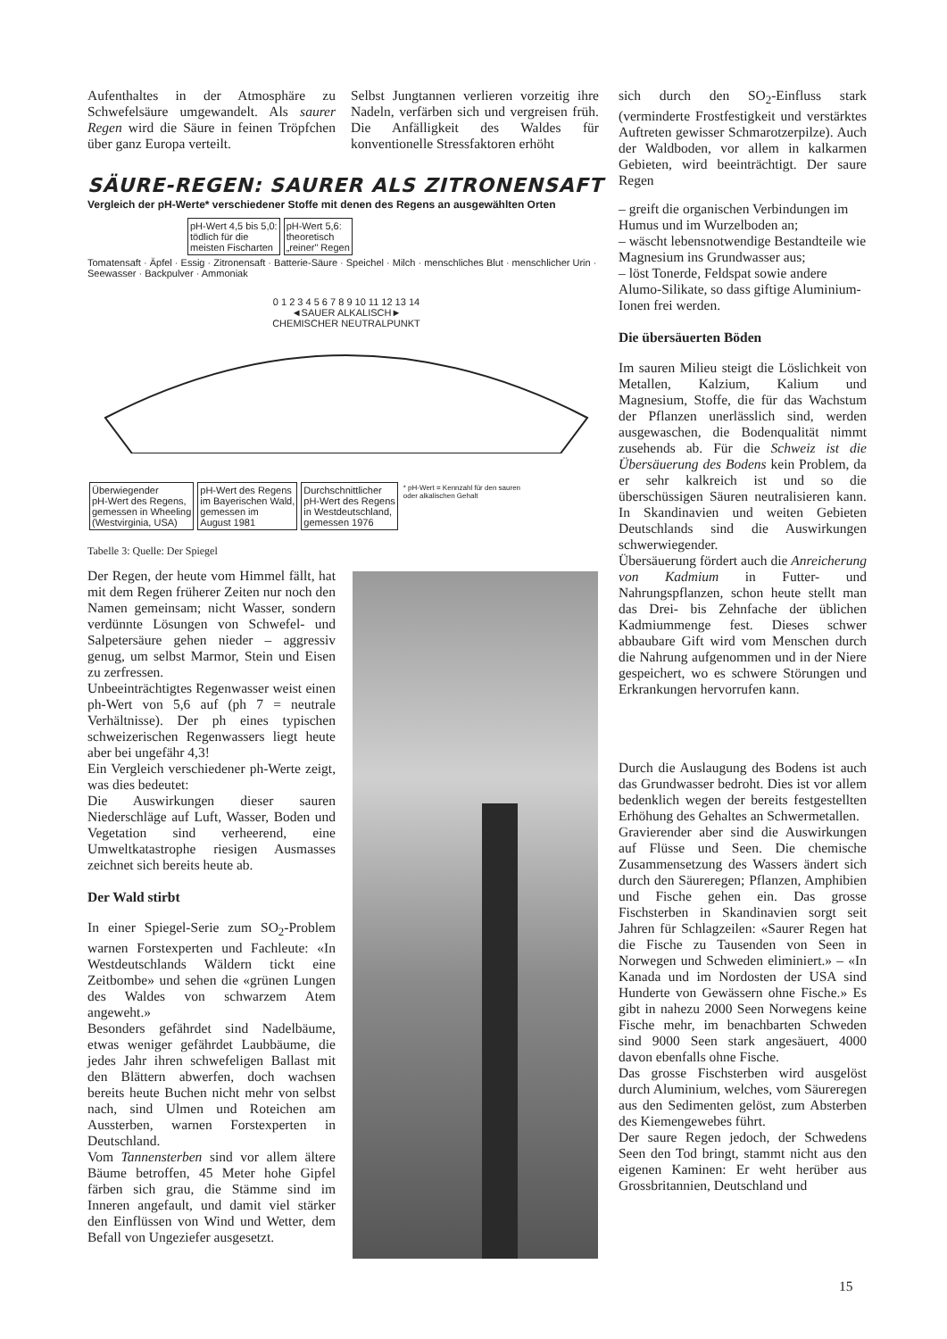Aufenthaltes in der Atmosphäre zu Schwefelsäure umgewandelt. Als saurer Regen wird die Säure in feinen Tröpfchen über ganz Europa verteilt.
Selbst Jungtannen verlieren vorzeitig ihre Nadeln, verfärben sich und vergreisen früh. Die Anfälligkeit des Waldes für konventionelle Stressfaktoren erhöht
SÄURE-REGEN: SAURER ALS ZITRONENSAFT
Vergleich der pH-Werte* verschiedener Stoffe mit denen des Regens an ausgewählten Orten
pH-Wert 4,5 bis 5,0:
tödlich für die
meisten Fischarten pH-Wert 5,6:
theoretisch
„reiner" Regen
Tomatensaft · Äpfel · Essig · Zitronensaft · Batterie-Säure · Speichel · Milch · menschliches Blut · menschlicher Urin · Seewasser · Backpulver · Ammoniak
0 1 2 3 4 5 6 7 8 9 10 11 12 13 14
◄SAUER ALKALISCH►
CHEMISCHER NEUTRALPUNKT
Überwiegender
pH-Wert des Regens,
gemessen in Wheeling
(Westvirginia, USA) pH-Wert des Regens
im Bayerischen Wald,
gemessen im
August 1981 Durchschnittlicher
pH-Wert des Regens
in Westdeutschland,
gemessen 1976 * pH-Wert = Kennzahl für den sauren
oder alkalischen Gehalt
Tabelle 3: Quelle: Der Spiegel
Der Regen, der heute vom Himmel fällt, hat mit dem Regen früherer Zeiten nur noch den Namen gemeinsam; nicht Wasser, sondern verdünnte Lösungen von Schwefel- und Salpetersäure gehen nieder – aggressiv genug, um selbst Marmor, Stein und Eisen zu zerfressen.
Unbeeinträchtigtes Regenwasser weist einen ph-Wert von 5,6 auf (ph 7 = neutrale Verhältnisse). Der ph eines typischen schweizerischen Regenwassers liegt heute aber bei ungefähr 4,3!
Ein Vergleich verschiedener ph-Werte zeigt, was dies bedeutet:
Die Auswirkungen dieser sauren Niederschläge auf Luft, Wasser, Boden und Vegetation sind verheerend, eine Umweltkatastrophe riesigen Ausmasses zeichnet sich bereits heute ab.
Der Wald stirbt
In einer Spiegel-Serie zum SO<sub>2</sub>-Problem warnen Forstexperten und Fachleute: «In Westdeutschlands Wäldern tickt eine Zeitbombe» und sehen die «grünen Lungen des Waldes von schwarzem Atem angeweht.»
Besonders gefährdet sind Nadelbäume, etwas weniger gefährdet Laubbäume, die jedes Jahr ihren schwefeligen Ballast mit den Blättern abwerfen, doch wachsen bereits heute Buchen nicht mehr von selbst nach, sind Ulmen und Roteichen am Aussterben, warnen Forstexperten in Deutschland.
Vom Tannensterben sind vor allem ältere Bäume betroffen, 45 Meter hohe Gipfel färben sich grau, die Stämme sind im Inneren angefault, und damit viel stärker den Einflüssen von Wind und Wetter, dem Befall von Ungeziefer ausgesetzt.
sich durch den SO<sub>2</sub>-Einfluss stark (verminderte Frostfestigkeit und verstärktes Auftreten gewisser Schmarotzerpilze). Auch der Waldboden, vor allem in kalkarmen Gebieten, wird beeinträchtigt. Der saure Regen
– greift die organischen Verbindungen im Humus und im Wurzelboden an;
– wäscht lebensnotwendige Bestandteile wie Magnesium ins Grundwasser aus;
– löst Tonerde, Feldspat sowie andere Alumo-Silikate, so dass giftige Aluminium-Ionen frei werden.
Die übersäuerten Böden
Im sauren Milieu steigt die Löslichkeit von Metallen, Kalzium, Kalium und Magnesium, Stoffe, die für das Wachstum der Pflanzen unerlässlich sind, werden ausgewaschen, die Bodenqualität nimmt zusehends ab. Für die Schweiz ist die Übersäuerung des Bodens kein Problem, da er sehr kalkreich ist und so die überschüssigen Säuren neutralisieren kann. In Skandinavien und weiten Gebieten Deutschlands sind die Auswirkungen schwerwiegender.
Übersäuerung fördert auch die Anreicherung von Kadmium in Futter- und Nahrungspflanzen, schon heute stellt man das Drei- bis Zehnfache der üblichen Kadmiummenge fest. Dieses schwer abbaubare Gift wird vom Menschen durch die Nahrung aufgenommen und in der Niere gespeichert, wo es schwere Störungen und Erkrankungen hervorrufen kann.
Durch die Auslaugung des Bodens ist auch das Grundwasser bedroht. Dies ist vor allem bedenklich wegen der bereits festgestellten Erhöhung des Gehaltes an Schwermetallen.
Gravierender aber sind die Auswirkungen auf Flüsse und Seen. Die chemische Zusammensetzung des Wassers ändert sich durch den Säureregen; Pflanzen, Amphibien und Fische gehen ein. Das grosse Fischsterben in Skandinavien sorgt seit Jahren für Schlagzeilen: «Saurer Regen hat die Fische zu Tausenden von Seen in Norwegen und Schweden eliminiert.» – «In Kanada und im Nordosten der USA sind Hunderte von Gewässern ohne Fische.» Es gibt in nahezu 2000 Seen Norwegens keine Fische mehr, im benachbarten Schweden sind 9000 Seen stark angesäuert, 4000 davon ebenfalls ohne Fische.
Das grosse Fischsterben wird ausgelöst durch Aluminium, welches, vom Säureregen aus den Sedimenten gelöst, zum Absterben des Kiemengewebes führt.
Der saure Regen jedoch, der Schwedens Seen den Tod bringt, stammt nicht aus den eigenen Kaminen: Er weht herüber aus Grossbritannien, Deutschland und
15